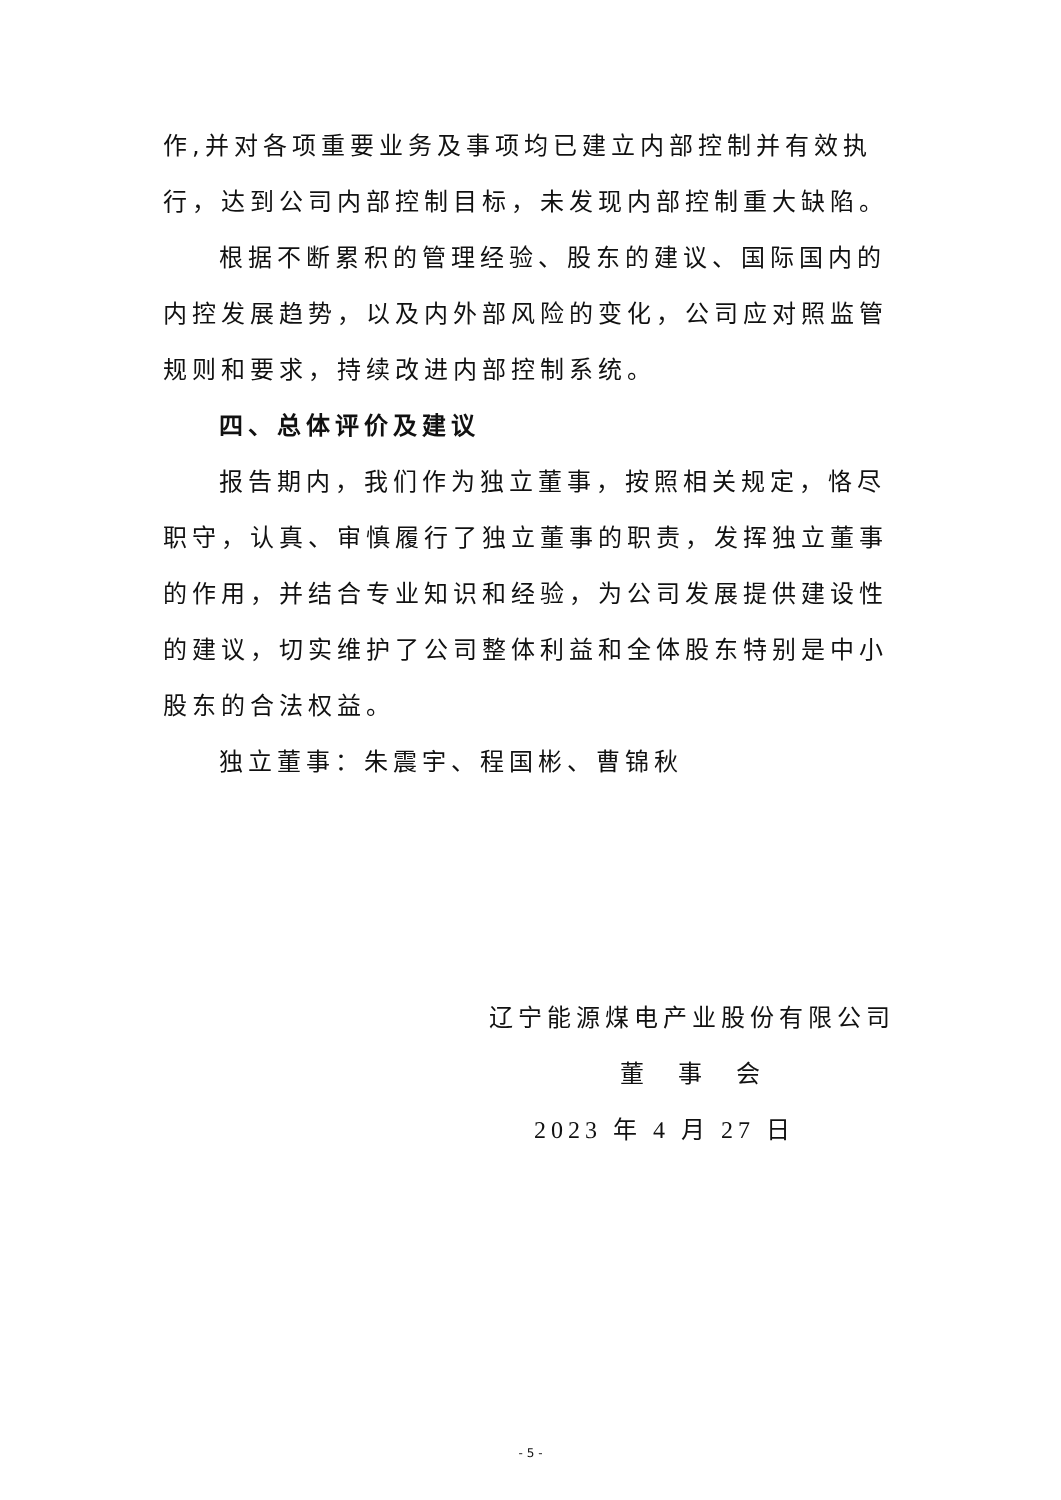作,并对各项重要业务及事项均已建立内部控制并有效执行，达到公司内部控制目标，未发现内部控制重大缺陷。
根据不断累积的管理经验、股东的建议、国际国内的内控发展趋势，以及内外部风险的变化，公司应对照监管规则和要求，持续改进内部控制系统。
四、总体评价及建议
报告期内，我们作为独立董事，按照相关规定，恪尽职守，认真、审慎履行了独立董事的职责，发挥独立董事的作用，并结合专业知识和经验，为公司发展提供建设性的建议，切实维护了公司整体利益和全体股东特别是中小股东的合法权益。
独立董事：朱震宇、程国彬、曹锦秋
辽宁能源煤电产业股份有限公司
董　事　会
2023 年 4 月 27 日
- 5 -